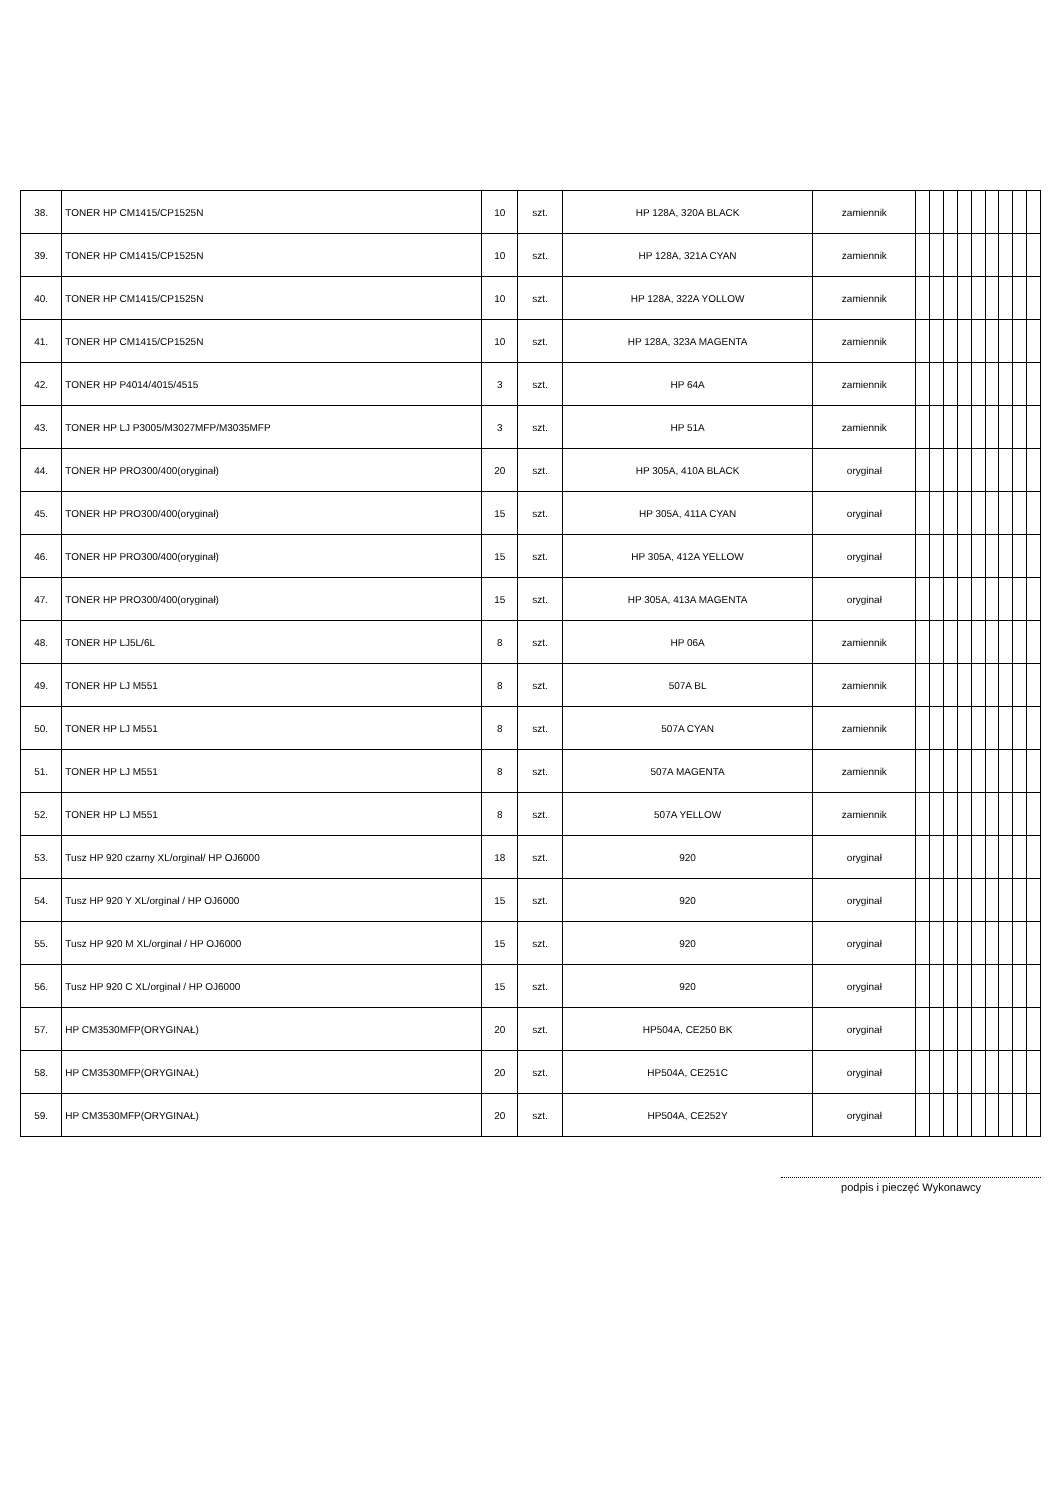| 38. | TONER HP CM1415/CP1525N | 10 | szt. | HP 128A, 320A BLACK | zamiennik | | | | | | | | | |
| 39. | TONER HP CM1415/CP1525N | 10 | szt. | HP 128A, 321A CYAN | zamiennik | | | | | | | | | |
| 40. | TONER HP CM1415/CP1525N | 10 | szt. | HP 128A, 322A YOLLOW | zamiennik | | | | | | | | | |
| 41. | TONER HP CM1415/CP1525N | 10 | szt. | HP 128A, 323A MAGENTA | zamiennik | | | | | | | | | |
| 42. | TONER HP P4014/4015/4515 | 3 | szt. | HP 64A | zamiennik | | | | | | | | | |
| 43. | TONER HP LJ P3005/M3027MFP/M3035MFP | 3 | szt. | HP 51A | zamiennik | | | | | | | | | |
| 44. | TONER HP PRO300/400(oryginał) | 20 | szt. | HP 305A, 410A BLACK | oryginał | | | | | | | | | |
| 45. | TONER HP PRO300/400(oryginał) | 15 | szt. | HP 305A, 411A CYAN | oryginał | | | | | | | | | |
| 46. | TONER HP PRO300/400(oryginał) | 15 | szt. | HP 305A, 412A YELLOW | oryginał | | | | | | | | | |
| 47. | TONER HP PRO300/400(oryginał) | 15 | szt. | HP 305A, 413A MAGENTA | oryginał | | | | | | | | | |
| 48. | TONER HP LJ5L/6L | 8 | szt. | HP 06A | zamiennik | | | | | | | | | |
| 49. | TONER HP LJ M551 | 8 | szt. | 507A BL | zamiennik | | | | | | | | | |
| 50. | TONER HP LJ M551 | 8 | szt. | 507A CYAN | zamiennik | | | | | | | | | |
| 51. | TONER HP LJ M551 | 8 | szt. | 507A MAGENTA | zamiennik | | | | | | | | | |
| 52. | TONER HP LJ M551 | 8 | szt. | 507A YELLOW | zamiennik | | | | | | | | | |
| 53. | Tusz HP 920 czarny XL/orginał/ HP OJ6000 | 18 | szt. | 920 | oryginał | | | | | | | | | |
| 54. | Tusz HP 920 Y XL/orginał / HP OJ6000 | 15 | szt. | 920 | oryginał | | | | | | | | | |
| 55. | Tusz HP 920 M XL/orginał / HP OJ6000 | 15 | szt. | 920 | oryginał | | | | | | | | | |
| 56. | Tusz HP 920 C XL/orginał / HP OJ6000 | 15 | szt. | 920 | oryginał | | | | | | | | | |
| 57. | HP CM3530MFP(ORYGINAŁ) | 20 | szt. | HP504A, CE250 BK | oryginał | | | | | | | | | |
| 58. | HP CM3530MFP(ORYGINAŁ) | 20 | szt. | HP504A, CE251C | oryginał | | | | | | | | | |
| 59. | HP CM3530MFP(ORYGINAŁ) | 20 | szt. | HP504A, CE252Y | oryginał | | | | | | | | | |
podpis i pieczęć Wykonawcy